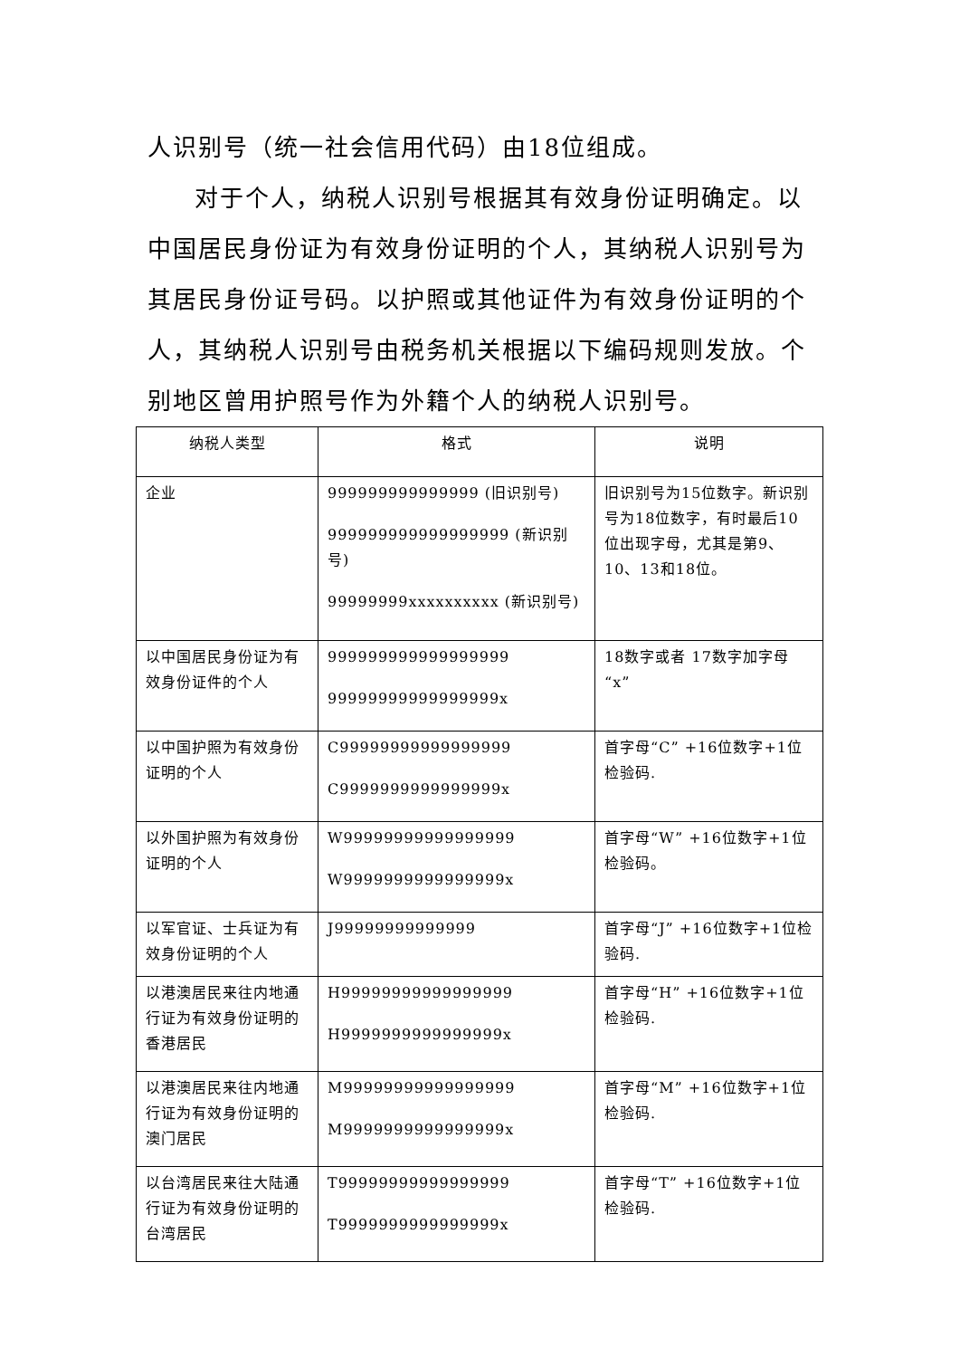人识别号（统一社会信用代码）由18位组成。
对于个人，纳税人识别号根据其有效身份证明确定。以中国居民身份证为有效身份证明的个人，其纳税人识别号为其居民身份证号码。以护照或其他证件为有效身份证明的个人，其纳税人识别号由税务机关根据以下编码规则发放。个别地区曾用护照号作为外籍个人的纳税人识别号。
| 纳税人类型 | 格式 | 说明 |
| --- | --- | --- |
| 企业 | 999999999999999 (旧识别号) 999999999999999999 (新识别号) 99999999xxxxxxxxxx (新识别号) | 旧识别号为15位数字。新识别号为18位数字，有时最后10位出现字母，尤其是第9、10、13和18位。 |
| 以中国居民身份证为有效身份证件的个人 | 999999999999999999 99999999999999999x | 18数字或者 17数字加字母“x” |
| 以中国护照为有效身份证明的个人 | C99999999999999999 C9999999999999999x | 首字母“C” +16位数字+1位检验码. |
| 以外国护照为有效身份证明的个人 | W99999999999999999 W9999999999999999x | 首字母“W” +16位数字+1位检验码。 |
| 以军官证、士兵证为有效身份证明的个人 | J99999999999999 | 首字母“J” +16位数字+1位检验码. |
| 以港澳居民来往内地通行证为有效身份证明的香港居民 | H99999999999999999 H9999999999999999x | 首字母“H” +16位数字+1位检验码. |
| 以港澳居民来往内地通行证为有效身份证明的澳门居民 | M99999999999999999 M9999999999999999x | 首字母“M” +16位数字+1位检验码. |
| 以台湾居民来往大陆通行证为有效身份证明的台湾居民 | T99999999999999999 T9999999999999999x | 首字母“T” +16位数字+1位检验码. |